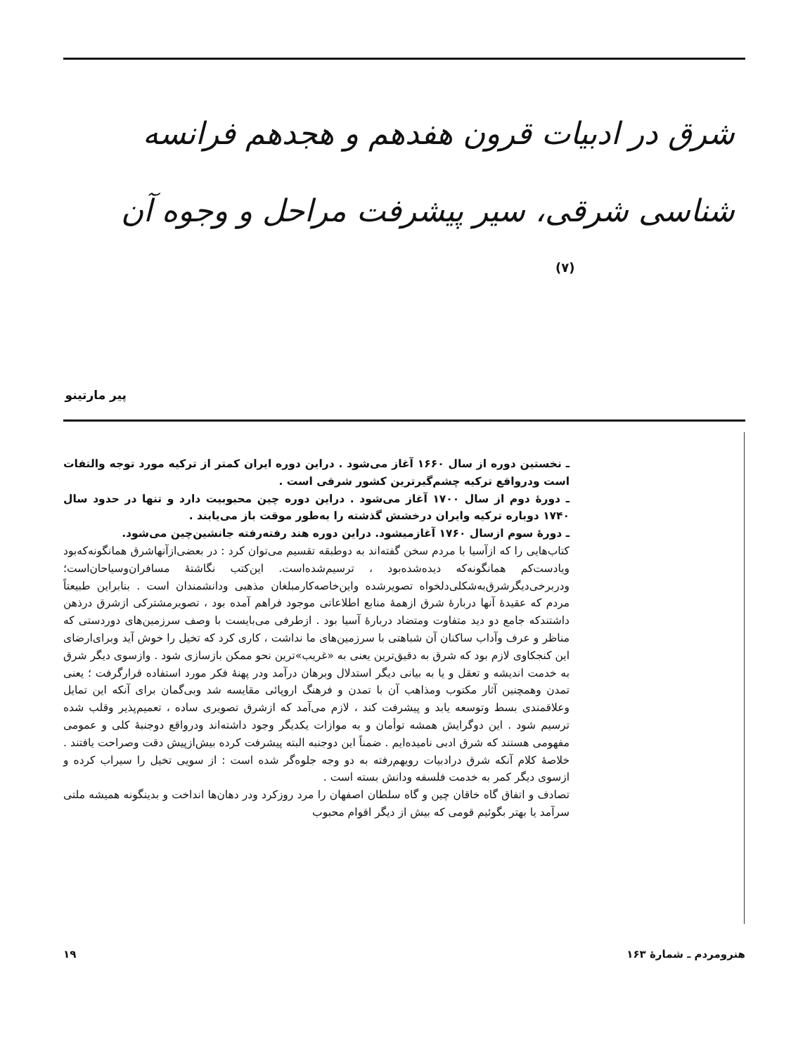شرق در ادبیات قرون هفدهم و هجدهم فرانسه
شناسی شرقی، سیر پیشرفت مراحل و وجوه آن
(۷)
پیر مارتینو
ـ نخستین دوره از سال ۱۶۶۰ آغاز می‌شود . دراین دوره ایران کمتر از ترکیه مورد توجه والتفات است ودرواقع ترکیه چشم‌گیرترین کشور شرقی است .
ـ دورهٔ دوم از سال ۱۷۰۰ آغاز می‌شود . دراین دوره چین محبوبیت دارد و تنها در حدود سال ۱۷۴۰ دوباره ترکیه وایران درخشش گذشته را به‌طور موقت باز می‌یابند .
ـ دورهٔ سوم ازسال ۱۷۶۰ آغازمیشود. دراین دوره هند رفته‌رفته جانشین‌چین می‌شود.
کتاب‌هایی را که ازآسیا با مردم سخن گفته‌اند به دوطبقه تقسیم می‌توان کرد : در بعضی‌ازآنهاشرق همانگونه‌که‌بود ویادست‌کم همانگونه‌که دیده‌شده‌بود ، ترسیم‌شده‌است. این‌کتب نگاشتهٔ مسافران‌وسیاحان‌است؛ ودربرخی‌دیگرشرق‌به‌شکلی‌دلخواه تصویرشده واین‌خاصه‌کارمبلغان مذهبی ودانشمندان است . بنابراین طبیعتاً مردم که عقیدهٔ آنها دربارهٔ شرق ازهمهٔ منابع اطلاعاتی موجود فراهم آمده بود ، تصویرمشترکی ازشرق درذهن داشتندکه جامع دو دید متفاوت ومتضاد دربارهٔ آسیا بود . ازطرفی می‌بایست با وصف سرزمین‌های دوردستی که مناظر و عرف وآداب ساکنان آن شباهتی با سرزمین‌های ما نداشت ، کاری کرد که تخیل را خوش آید وبرای‌ارضای این کنجکاوی لازم بود که شرق به دقیق‌ترین یعنی به «غریب»ترین نحو ممکن بازسازی شود . وازسوی دیگر شرق به خدمت اندیشه و تعقل و یا به بیانی دیگر استدلال وبرهان درآمد ودر پهنهٔ فکر مورد استفاده قرارگرفت ؛ یعنی تمدن وهمچنین آثار مکتوب ومذاهب آن با تمدن و فرهنگ اروپائی مقایسه شد وبی‌گمان برای آنکه این تمایل وعلاقمندی بسط وتوسعه یابد و پیشرفت کند ، لازم می‌آمد که ازشرق تصویری ساده ، تعمیم‌پذیر وقلب شده ترسیم شود . این دوگرایش همشه توأمان و به موازات یکدیگر وجود داشته‌اند ودرواقع دوجنبهٔ کلی و عمومی مفهومی هستند که شرق ادبی نامیده‌ایم . ضمناً این دوجنبه البته پیشرفت کرده بیش‌ازپیش دقت وصراحت یافتند . خلاصهٔ کلام آنکه شرق درادبیات رویهم‌رفته به دو وجه جلوه‌گر شده است : از سویی تخیل را سیراب کرده و ازسوی دیگر کمر به خدمت فلسفه ودانش بسته است .
تصادف و اتفاق گاه خاقان چین و گاه سلطان اصفهان را مرد روزکرد ودر دهان‌ها انداخت و بدینگونه همیشه ملتی سرآمد یا بهتر بگوئیم قومی که بیش از دیگر اقوام محبوب
هنرومردم ـ شمارهٔ ۱۶۳ ۱۹